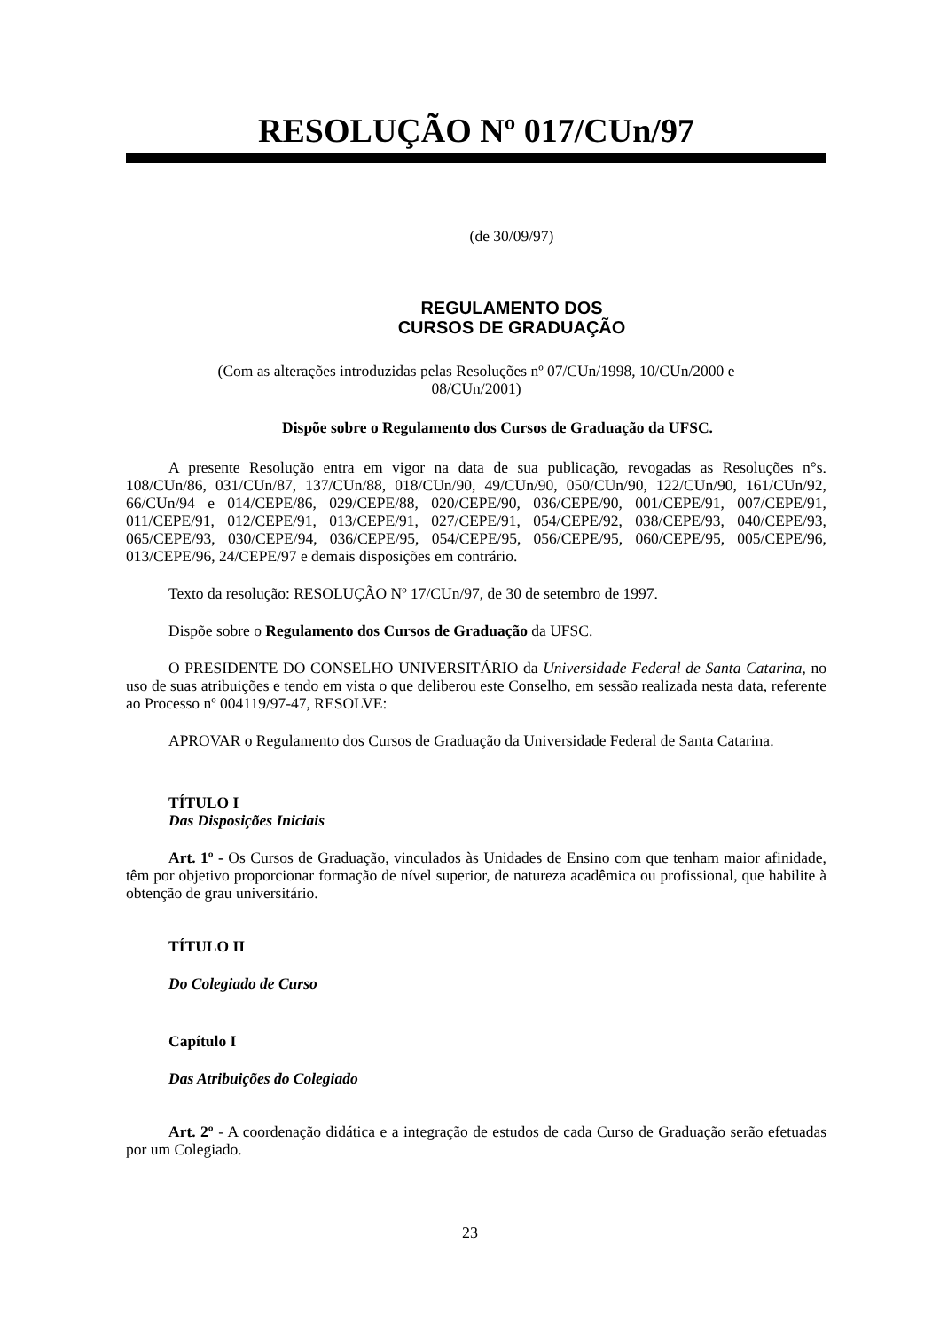RESOLUÇÃO Nº 017/CUn/97
(de 30/09/97)
REGULAMENTO DOS
CURSOS DE GRADUAÇÃO
(Com as alterações introduzidas pelas Resoluções nº 07/CUn/1998, 10/CUn/2000 e
08/CUn/2001)
Dispõe sobre o Regulamento dos Cursos de Graduação da UFSC.
A presente Resolução entra em vigor na data de sua publicação, revogadas as Resoluções n°s. 108/CUn/86, 031/CUn/87, 137/CUn/88, 018/CUn/90, 49/CUn/90, 050/CUn/90, 122/CUn/90, 161/CUn/92, 66/CUn/94 e 014/CEPE/86, 029/CEPE/88, 020/CEPE/90, 036/CEPE/90, 001/CEPE/91, 007/CEPE/91, 011/CEPE/91, 012/CEPE/91, 013/CEPE/91, 027/CEPE/91, 054/CEPE/92, 038/CEPE/93, 040/CEPE/93, 065/CEPE/93, 030/CEPE/94, 036/CEPE/95, 054/CEPE/95, 056/CEPE/95, 060/CEPE/95, 005/CEPE/96, 013/CEPE/96, 24/CEPE/97 e demais disposições em contrário.
Texto da resolução: RESOLUÇÃO Nº 17/CUn/97, de 30 de setembro de 1997.
Dispõe sobre o Regulamento dos Cursos de Graduação da UFSC.
O PRESIDENTE DO CONSELHO UNIVERSITÁRIO da Universidade Federal de Santa Catarina, no uso de suas atribuições e tendo em vista o que deliberou este Conselho, em sessão realizada nesta data, referente ao Processo nº 004119/97-47, RESOLVE:
APROVAR o Regulamento dos Cursos de Graduação da Universidade Federal de Santa Catarina.
TÍTULO I
Das Disposições Iniciais
Art. 1º - Os Cursos de Graduação, vinculados às Unidades de Ensino com que tenham maior afinidade, têm por objetivo proporcionar formação de nível superior, de natureza acadêmica ou profissional, que habilite à obtenção de grau universitário.
TÍTULO II
Do Colegiado de Curso
Capítulo I
Das Atribuições do Colegiado
Art. 2º - A coordenação didática e a integração de estudos de cada Curso de Graduação serão efetuadas por um Colegiado.
23